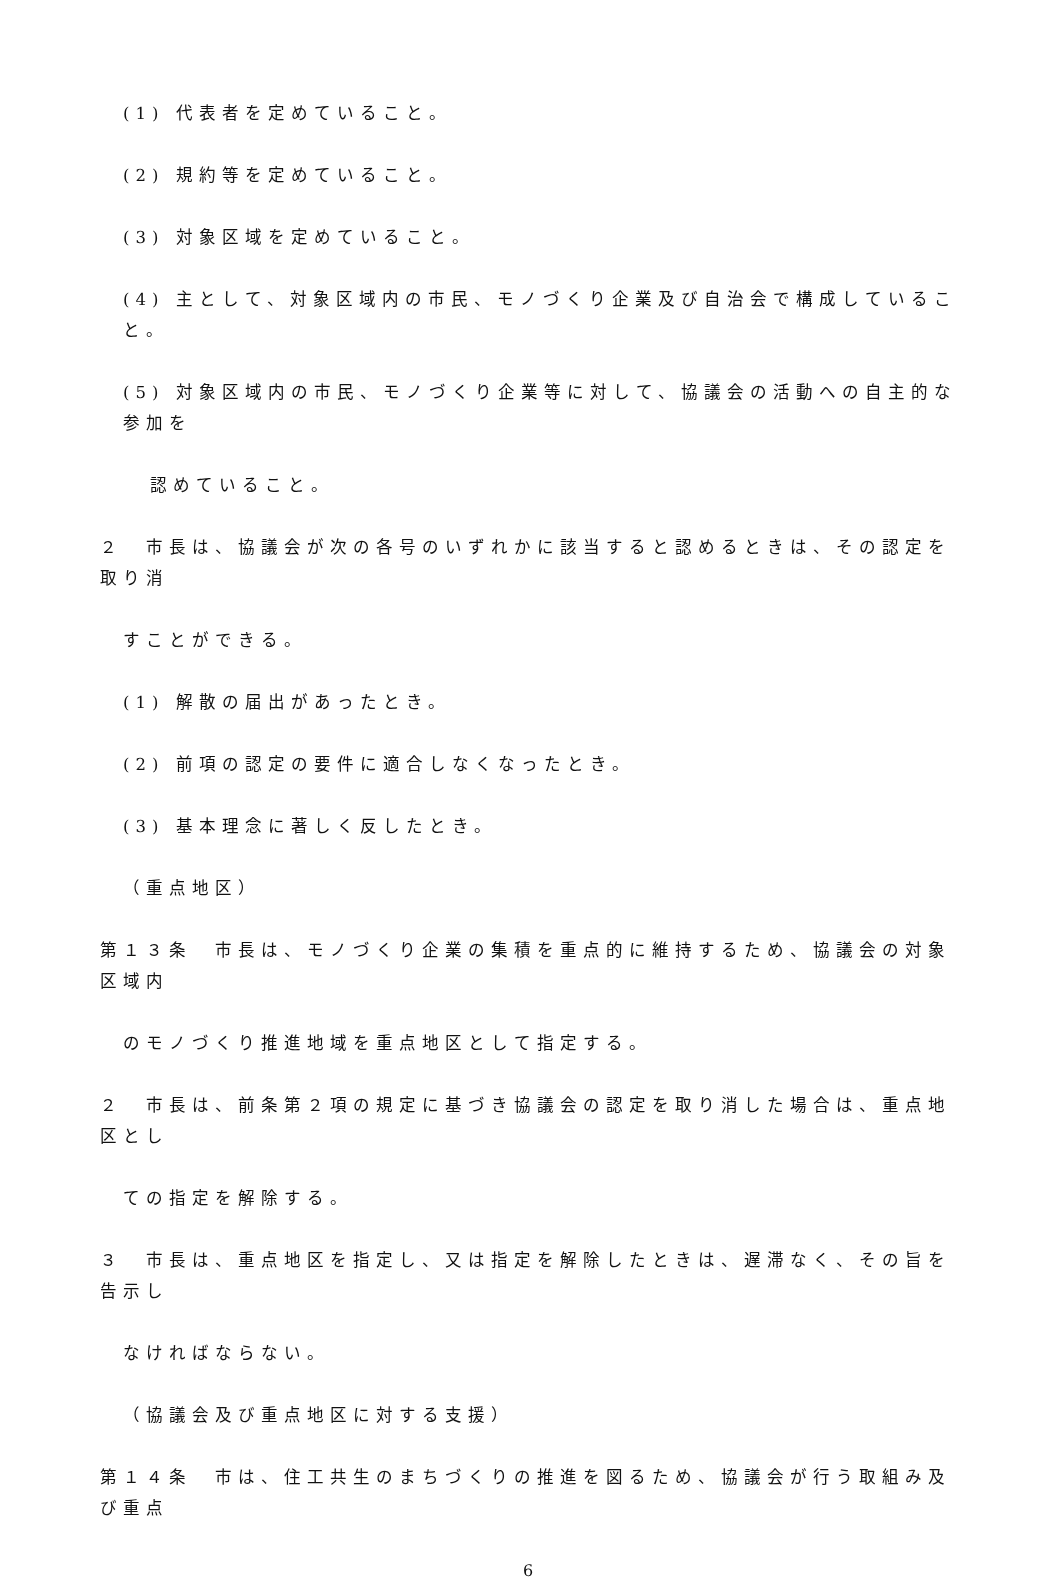(1) 代表者を定めていること。
(2) 規約等を定めていること。
(3) 対象区域を定めていること。
(4) 主として、対象区域内の市民、モノづくり企業及び自治会で構成していること。
(5) 対象区域内の市民、モノづくり企業等に対して、協議会の活動への自主的な参加を
認めていること。
２　市長は、協議会が次の各号のいずれかに該当すると認めるときは、その認定を取り消
すことができる。
(1) 解散の届出があったとき。
(2) 前項の認定の要件に適合しなくなったとき。
(3) 基本理念に著しく反したとき。
（重点地区）
第１３条　市長は、モノづくり企業の集積を重点的に維持するため、協議会の対象区域内
のモノづくり推進地域を重点地区として指定する。
２　市長は、前条第２項の規定に基づき協議会の認定を取り消した場合は、重点地区とし
ての指定を解除する。
３　市長は、重点地区を指定し、又は指定を解除したときは、遅滞なく、その旨を告示し
なければならない。
（協議会及び重点地区に対する支援）
第１４条　市は、住工共生のまちづくりの推進を図るため、協議会が行う取組み及び重点
6